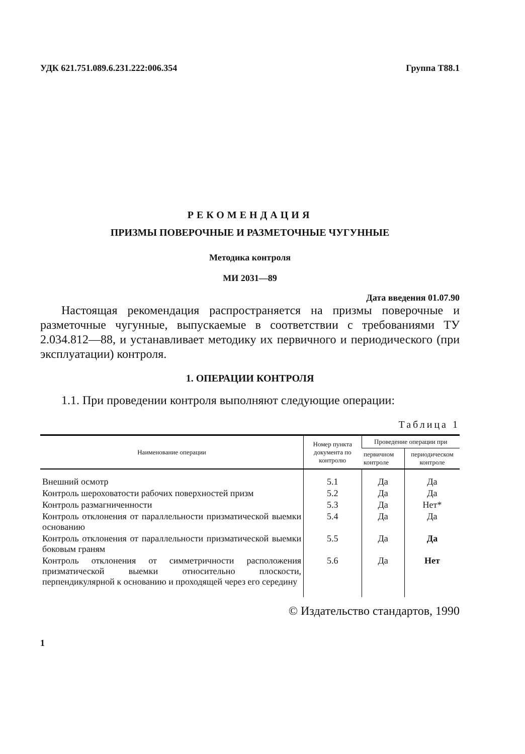УДК 621.751.089.6.231.222:006.354 Группа Т88.1
РЕКОМЕНДАЦИЯ
ПРИЗМЫ ПОВЕРОЧНЫЕ И РАЗМЕТОЧНЫЕ ЧУГУННЫЕ
Методика контроля
МИ 2031—89
Дата введения 01.07.90
Настоящая рекомендация распространяется на призмы поверочные и разметочные чугунные, выпускаемые в соответствии с требованиями ТУ 2.034.812—88, и устанавливает методику их первичного и периодического (при эксплуатации) контроля.
1. ОПЕРАЦИИ КОНТРОЛЯ
1.1. При проведении контроля выполняют следующие операции:
Таблица 1
| Наименование операции | Номер пункта документа по контролю | Проведение операции при | |
| --- | --- | --- | --- |
| | | первичном контроле | периодическом контроле |
| Внешний осмотр | 5.1 | Да | Да |
| Контроль шероховатости рабочих поверхностей призм | 5.2 | Да | Да |
| Контроль размагниченности | 5.3 | Да | Нет* |
| Контроль отклонения от параллельности призматической выемки основанию | 5.4 | Да | Да |
| Контроль отклонения от параллельности призматической выемки боковым граням | 5.5 | Да | Да |
| Контроль отклонения от симметричности расположения призматической выемки относительно плоскости, перпендикулярной к основанию и проходящей через его середину | 5.6 | Да | Нет |
© Издательство стандартов, 1990
1